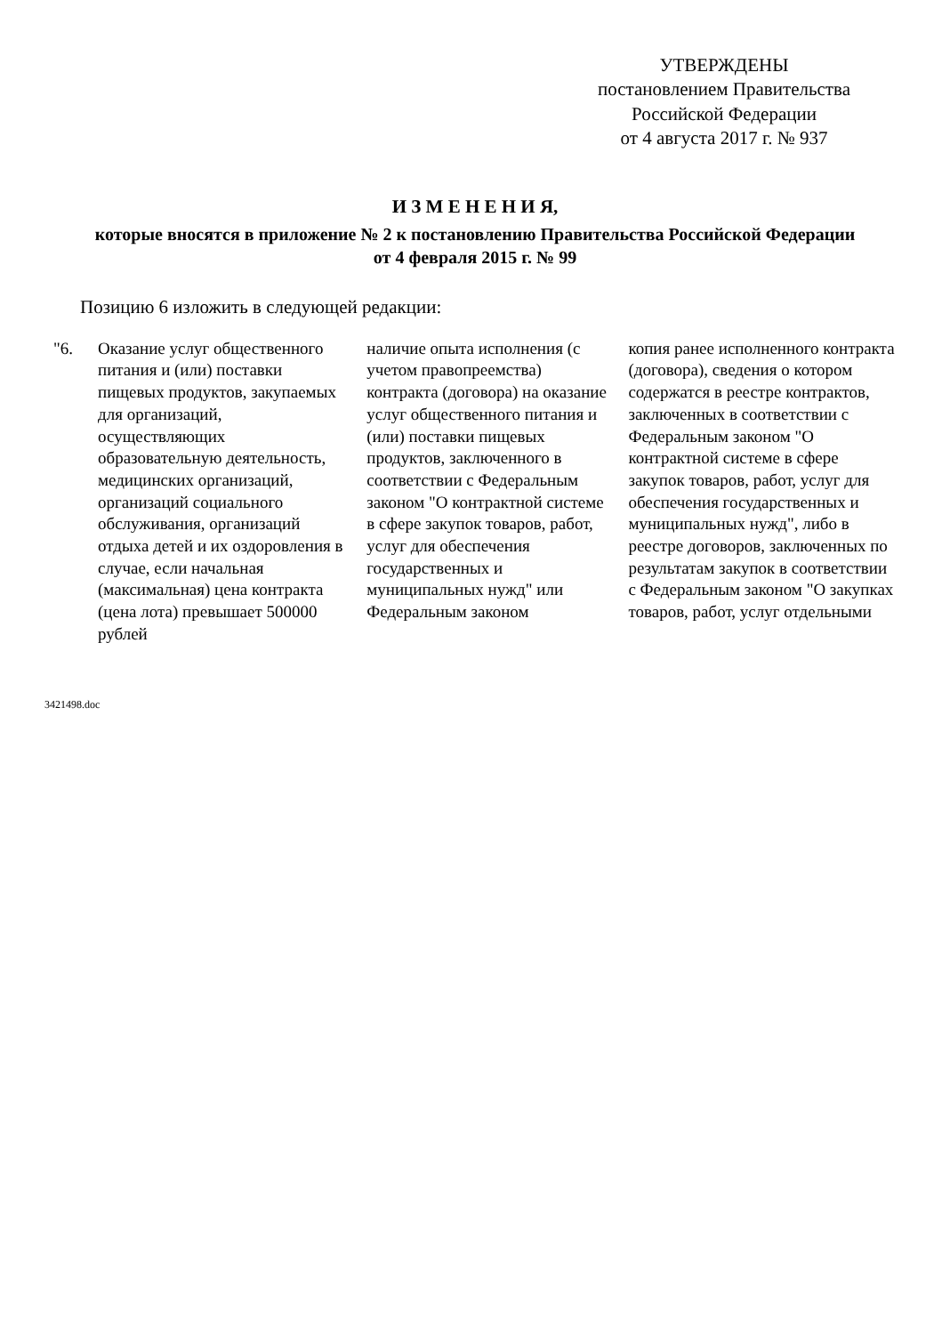УТВЕРЖДЕНЫ
постановлением Правительства
Российской Федерации
от 4 августа 2017 г. № 937
И З М Е Н Е Н И Я,
которые вносятся в приложение № 2 к постановлению Правительства Российской Федерации
от 4 февраля 2015 г. № 99
Позицию 6 изложить в следующей редакции:
| "6. | Оказание услуг общественного питания и (или) поставки пищевых продуктов, закупаемых для организаций, осуществляющих образовательную деятельность, медицинских организаций, организаций социального обслуживания, организаций отдыха детей и их оздоровления в случае, если начальная (максимальная) цена контракта (цена лота) превышает 500000 рублей | наличие опыта исполнения (с учетом правопреемства) контракта (договора) на оказание услуг общественного питания и (или) поставки пищевых продуктов, заключенного в соответствии с Федеральным законом "О контрактной системе в сфере закупок товаров, работ, услуг для обеспечения государственных и муниципальных нужд" или Федеральным законом | копия ранее исполненного контракта (договора), сведения о котором содержатся в реестре контрактов, заключенных в соответствии с Федеральным законом "О контрактной системе в сфере закупок товаров, работ, услуг для обеспечения государственных и муниципальных нужд", либо в реестре договоров, заключенных по результатам закупок в соответствии с Федеральным законом "О закупках товаров, работ, услуг отдельными |
3421498.doc